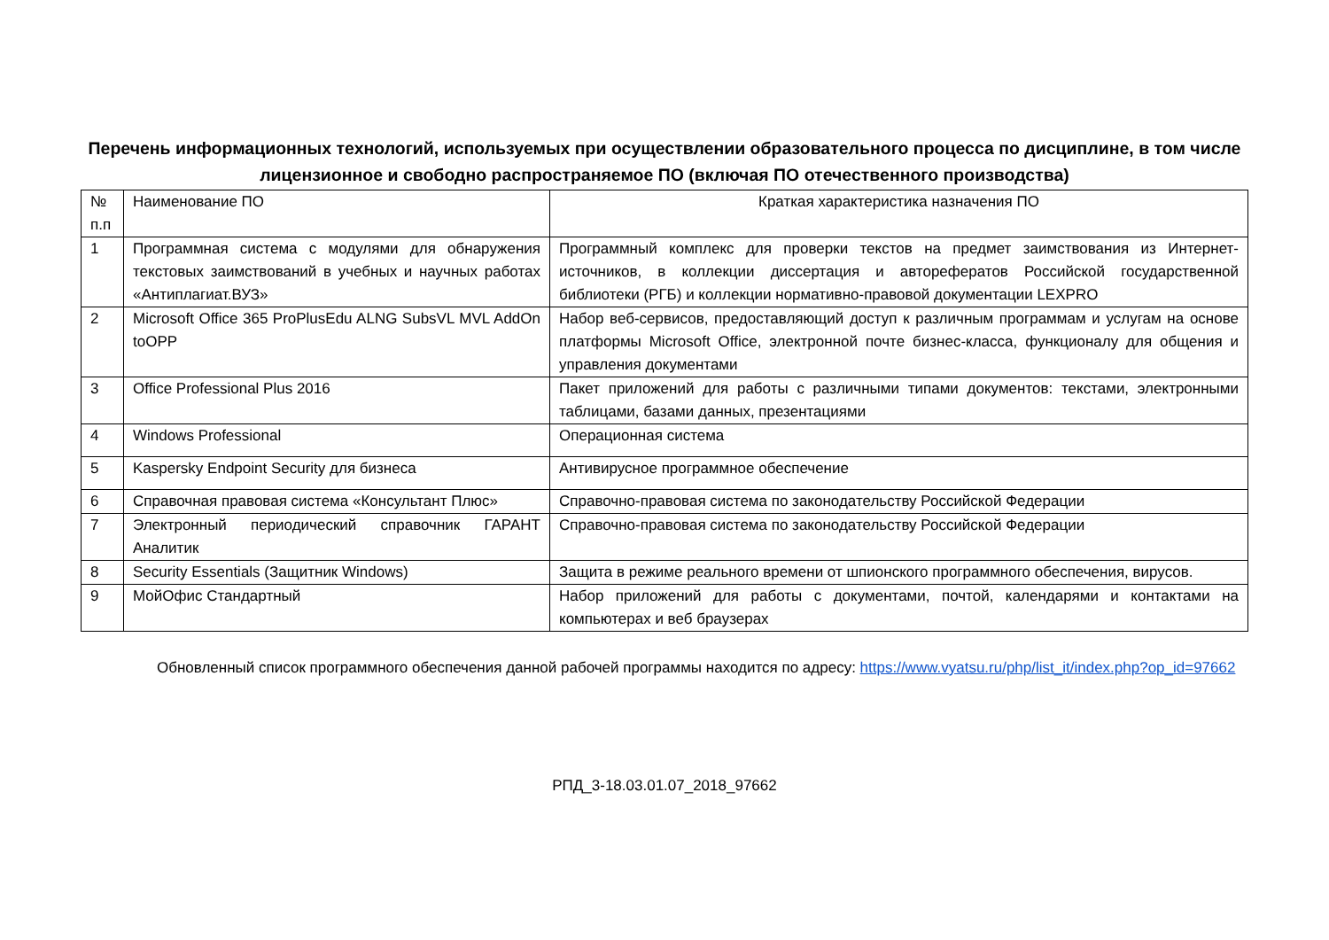Перечень информационных технологий, используемых при осуществлении образовательного процесса по дисциплине, в том числе лицензионное и свободно распространяемое ПО (включая ПО отечественного производства)
| № п.п | Наименование ПО | Краткая характеристика назначения ПО |
| --- | --- | --- |
| 1 | Программная система с модулями для обнаружения текстовых заимствований в учебных и научных работах «Антиплагиат.ВУЗ» | Программный комплекс для проверки текстов на предмет заимствования из Интернет-источников, в коллекции диссертация и авторефератов Российской государственной библиотеки (РГБ) и коллекции нормативно-правовой документации LEXPRO |
| 2 | Microsoft Office 365 ProPlusEdu ALNG SubsVL MVL AddOn toOPP | Набор веб-сервисов, предоставляющий доступ к различным программам и услугам на основе платформы Microsoft Office, электронной почте бизнес-класса, функционалу для общения и управления документами |
| 3 | Office Professional Plus 2016 | Пакет приложений для работы с различными типами документов: текстами, электронными таблицами, базами данных, презентациями |
| 4 | Windows Professional | Операционная система |
| 5 | Kaspersky Endpoint Security для бизнеса | Антивирусное программное обеспечение |
| 6 | Справочная правовая система «Консультант Плюс» | Справочно-правовая система по законодательству Российской Федерации |
| 7 | Электронный периодический справочник ГАРАНТ Аналитик | Справочно-правовая система по законодательству Российской Федерации |
| 8 | Security Essentials (Защитник Windows) | Защита в режиме реального времени от шпионского программного обеспечения, вирусов. |
| 9 | МойОфис Стандартный | Набор приложений для работы с документами, почтой, календарями и контактами на компьютерах и веб браузерах |
Обновленный список программного обеспечения данной рабочей программы находится по адресу: https://www.vyatsu.ru/php/list_it/index.php?op_id=97662
РПД_3-18.03.01.07_2018_97662